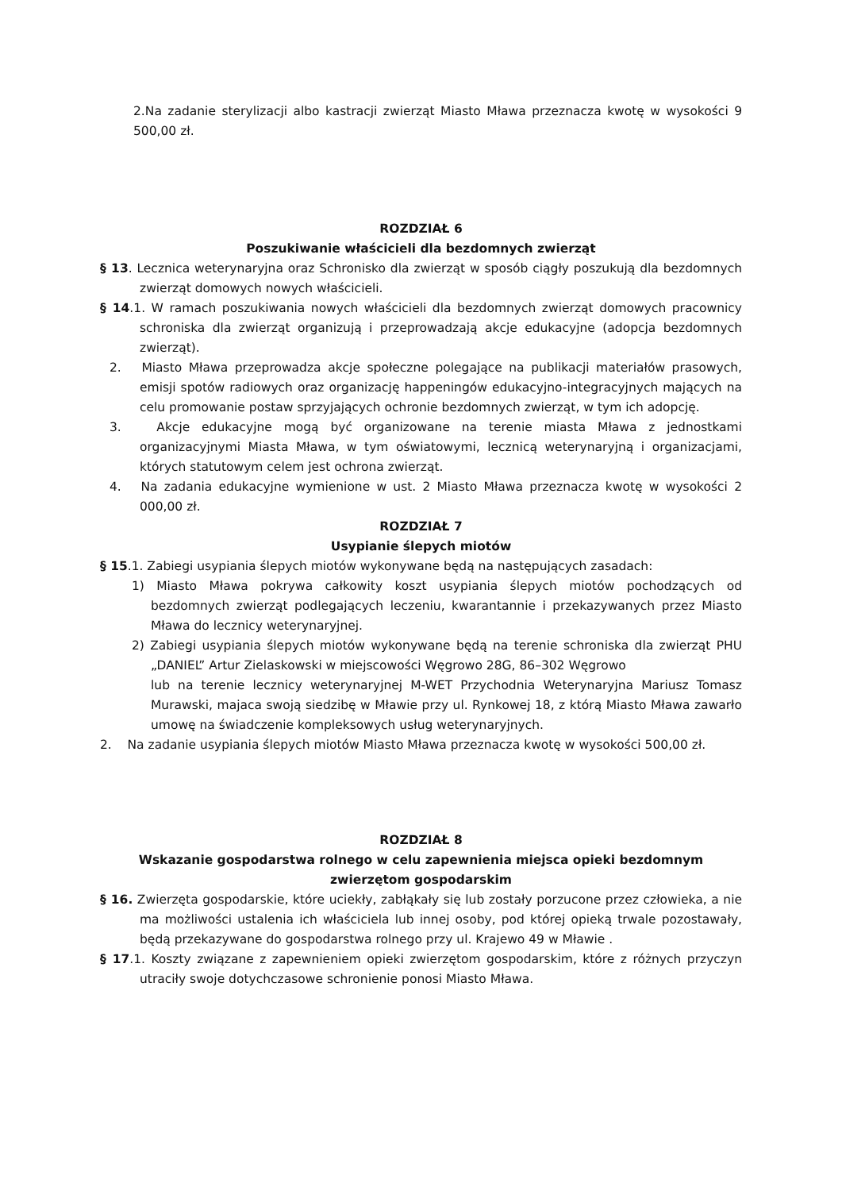2.Na zadanie sterylizacji albo kastracji zwierząt Miasto Mława przeznacza kwotę w wysokości 9 500,00 zł.
ROZDZIAŁ 6
Poszukiwanie właścicieli dla bezdomnych zwierząt
§ 13. Lecznica weterynaryjna oraz Schronisko dla zwierząt w sposób ciągły poszukują dla bezdomnych zwierząt domowych nowych właścicieli.
§ 14.1. W ramach poszukiwania nowych właścicieli dla bezdomnych zwierząt domowych pracownicy schroniska dla zwierząt organizują i przeprowadzają akcje edukacyjne (adopcja bezdomnych zwierząt).
2. Miasto Mława przeprowadza akcje społeczne polegające na publikacji materiałów prasowych, emisji spotów radiowych oraz organizację happeningów edukacyjno-integracyjnych mających na celu promowanie postaw sprzyjających ochronie bezdomnych zwierząt, w tym ich adopcję.
3. Akcje edukacyjne mogą być organizowane na terenie miasta Mława z jednostkami organizacyjnymi Miasta Mława, w tym oświatowymi, lecznicą weterynaryjną i organizacjami, których statutowym celem jest ochrona zwierząt.
4. Na zadania edukacyjne wymienione w ust. 2 Miasto Mława przeznacza kwotę w wysokości 2 000,00 zł.
ROZDZIAŁ 7
Usypianie ślepych miotów
§ 15.1. Zabiegi usypiania ślepych miotów wykonywane będą na następujących zasadach:
1) Miasto Mława pokrywa całkowity koszt usypiania ślepych miotów pochodzących od bezdomnych zwierząt podlegających leczeniu, kwarantannie i przekazywanych przez Miasto Mława do lecznicy weterynaryjnej.
2) Zabiegi usypiania ślepych miotów wykonywane będą na terenie schroniska dla zwierząt PHU „DANIEL” Artur Zielaskowski w miejscowości Węgrowo 28G, 86–302 Węgrowo
lub na terenie lecznicy weterynaryjnej M-WET Przychodnia Weterynaryjna Mariusz Tomasz Murawski, majaca swoją siedzibę w Mławie przy ul. Rynkowej 18, z którą Miasto Mława zawarło umowę na świadczenie kompleksowych usług weterynaryjnych.
2. Na zadanie usypiania ślepych miotów Miasto Mława przeznacza kwotę w wysokości 500,00 zł.
ROZDZIAŁ 8
Wskazanie gospodarstwa rolnego w celu zapewnienia miejsca opieki bezdomnym zwierzętom gospodarskim
§ 16. Zwierzęta gospodarskie, które uciekły, zabłąkały się lub zostały porzucone przez człowieka, a nie ma możliwości ustalenia ich właściciela lub innej osoby, pod której opieką trwale pozostawały, będą przekazywane do gospodarstwa rolnego przy ul. Krajewo 49 w Mławie .
§ 17.1. Koszty związane z zapewnieniem opieki zwierzętom gospodarskim, które z różnych przyczyn utraciły swoje dotychczasowe schronienie ponosi Miasto Mława.